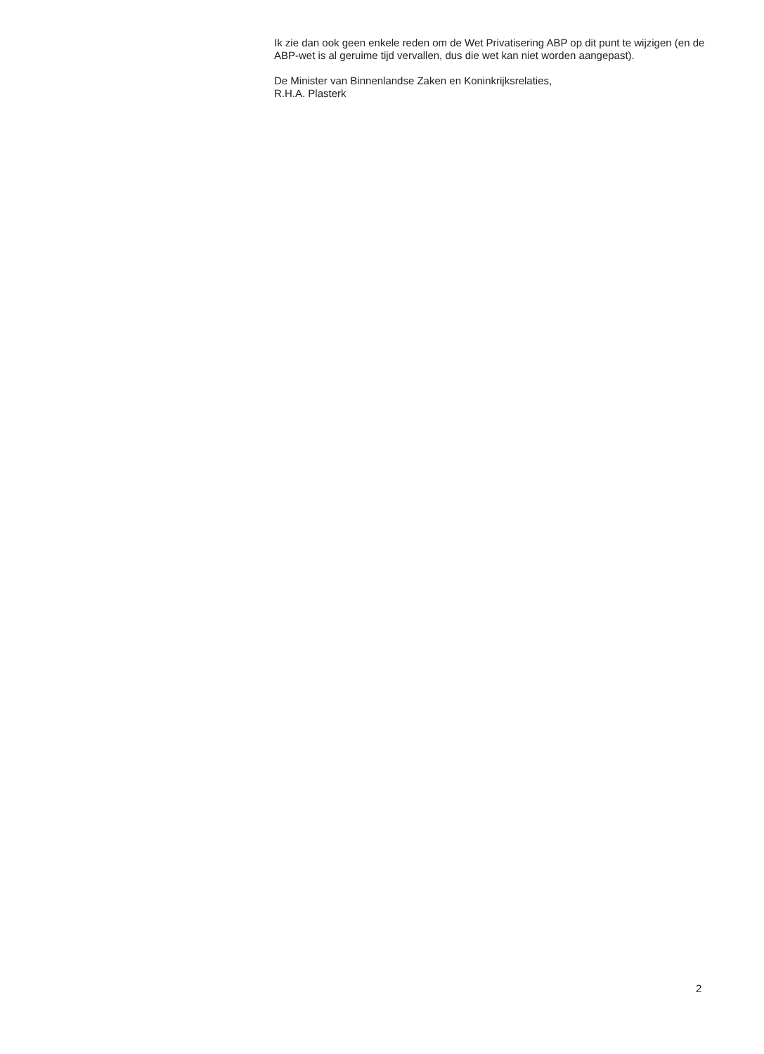Ik zie dan ook geen enkele reden om de Wet Privatisering ABP op dit punt te wijzigen (en de ABP-wet is al geruime tijd vervallen, dus die wet kan niet worden aangepast).
De Minister van Binnenlandse Zaken en Koninkrijksrelaties,
R.H.A. Plasterk
2